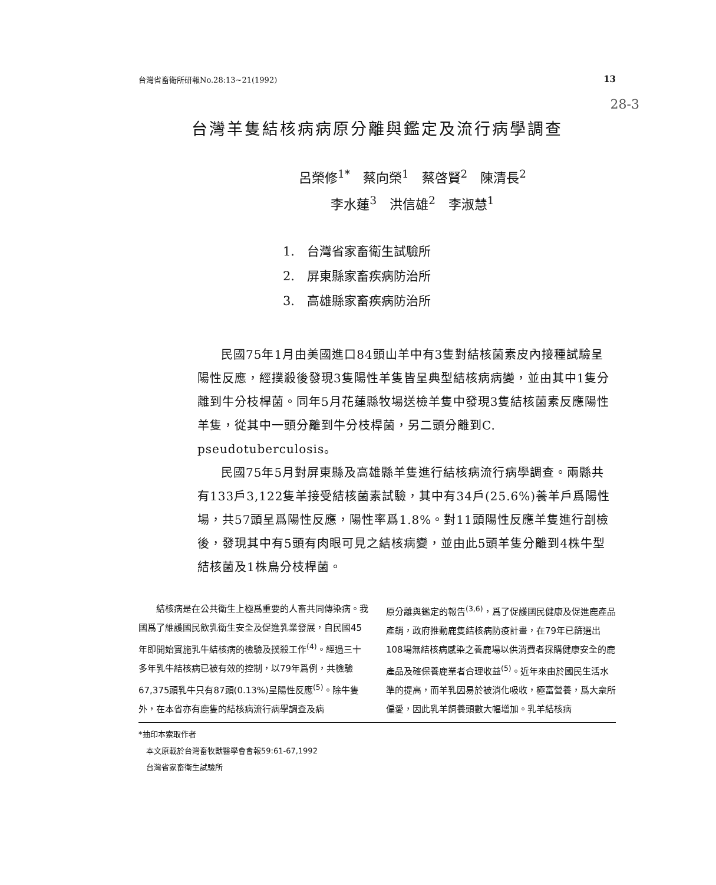台灣省畜衛所研報No.28:13~21(1992) 13
28-3
台灣羊隻結核病病原分離與鑑定及流行病學調查
呂榮修<sup>1*</sup>　蔡向榮<sup>1</sup>　蔡啓賢<sup>2</sup>　陳清長<sup>2</sup>
李水蓮<sup>3</sup>　洪信雄<sup>2</sup>　李淑慧<sup>1</sup>
1.　台灣省家畜衛生試驗所
2.　屏東縣家畜疾病防治所
3.　高雄縣家畜疾病防治所
民國75年1月由美國進口84頭山羊中有3隻對結核菌素皮內接種試驗呈陽性反應，經撲殺後發現3隻陽性羊隻皆呈典型結核病病變，並由其中1隻分離到牛分枝桿菌。同年5月花蓮縣牧場送檢羊隻中發現3隻結核菌素反應陽性羊隻，從其中一頭分離到牛分枝桿菌，另二頭分離到C. pseudotuberculosis。
民國75年5月對屏東縣及高雄縣羊隻進行結核病流行病學調查。兩縣共有133戶3,122隻羊接受結核菌素試驗，其中有34戶(25.6%)養羊戶爲陽性場，共57頭呈爲陽性反應，陽性率爲1.8%。對11頭陽性反應羊隻進行剖檢後，發現其中有5頭有肉眼可見之結核病變，並由此5頭羊隻分離到4株牛型結核菌及1株鳥分枝桿菌。
　　結核病是在公共衛生上極爲重要的人畜共同傳染病。我國爲了維護國民飲乳衛生安全及促進乳業發展，自民國45年即開始實施乳牛結核病的檢驗及撲殺工作<sup>(4)</sup>。經過三十多年乳牛結核病已被有效的控制，以79年爲例，共檢驗 67,375頭乳牛只有87頭(0.13%)呈陽性反應<sup>(5)</sup>。除牛隻外，在本省亦有鹿隻的結核病流行病學調查及病
原分離與鑑定的報告<sup>(3,6)</sup>，爲了促護國民健康及促進鹿產品產銷，政府推動鹿隻結核病防疫計畫，在79年已篩選出108場無結核病感染之養鹿場以供消費者採購健康安全的鹿產品及確保養鹿業者合理收益<sup>(5)</sup>。近年來由於國民生活水準的提高，而羊乳因易於被消化吸收，極富營養，爲大衆所偏愛，因此乳羊飼養頭數大幅增加。乳羊結核病
*抽印本索取作者
　本文原載於台灣畜牧獸醫學會會報59:61-67,1992
　台灣省家畜衛生試驗所